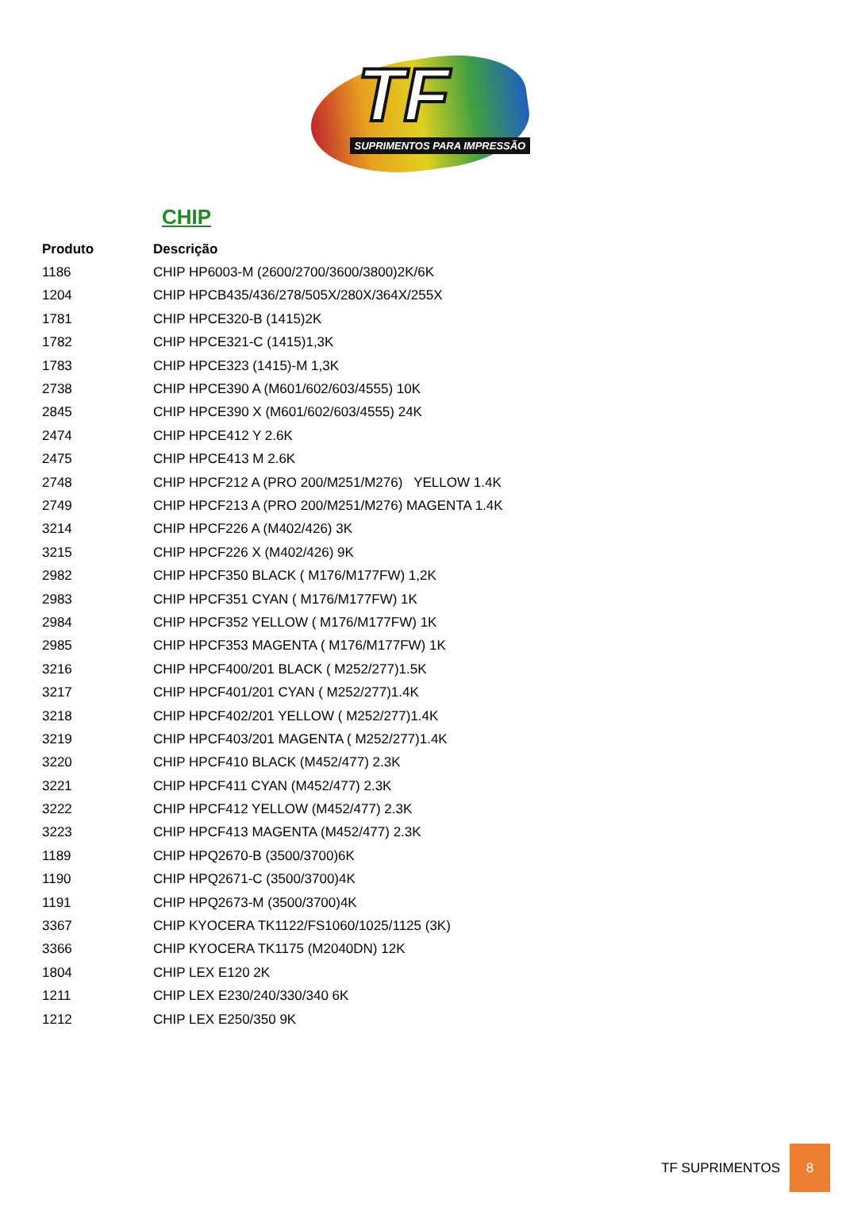TF
SUPRIMENTOS PARA IMPRESSÃO
CHIP
| Produto | Descrição |
| --- | --- |
| 1186 | CHIP HP6003-M (2600/2700/3600/3800)2K/6K |
| 1204 | CHIP HPCB435/436/278/505X/280X/364X/255X |
| 1781 | CHIP HPCE320-B (1415)2K |
| 1782 | CHIP HPCE321-C (1415)1,3K |
| 1783 | CHIP HPCE323 (1415)-M 1,3K |
| 2738 | CHIP HPCE390 A (M601/602/603/4555) 10K |
| 2845 | CHIP HPCE390 X (M601/602/603/4555) 24K |
| 2474 | CHIP HPCE412 Y 2.6K |
| 2475 | CHIP HPCE413 M 2.6K |
| 2748 | CHIP HPCF212 A (PRO 200/M251/M276) YELLOW 1.4K |
| 2749 | CHIP HPCF213 A (PRO 200/M251/M276) MAGENTA 1.4K |
| 3214 | CHIP HPCF226 A (M402/426) 3K |
| 3215 | CHIP HPCF226 X (M402/426) 9K |
| 2982 | CHIP HPCF350 BLACK ( M176/M177FW) 1,2K |
| 2983 | CHIP HPCF351 CYAN ( M176/M177FW) 1K |
| 2984 | CHIP HPCF352 YELLOW ( M176/M177FW) 1K |
| 2985 | CHIP HPCF353 MAGENTA ( M176/M177FW) 1K |
| 3216 | CHIP HPCF400/201 BLACK ( M252/277)1.5K |
| 3217 | CHIP HPCF401/201 CYAN ( M252/277)1.4K |
| 3218 | CHIP HPCF402/201 YELLOW ( M252/277)1.4K |
| 3219 | CHIP HPCF403/201 MAGENTA ( M252/277)1.4K |
| 3220 | CHIP HPCF410 BLACK (M452/477) 2.3K |
| 3221 | CHIP HPCF411 CYAN (M452/477) 2.3K |
| 3222 | CHIP HPCF412 YELLOW (M452/477) 2.3K |
| 3223 | CHIP HPCF413 MAGENTA (M452/477) 2.3K |
| 1189 | CHIP HPQ2670-B (3500/3700)6K |
| 1190 | CHIP HPQ2671-C (3500/3700)4K |
| 1191 | CHIP HPQ2673-M (3500/3700)4K |
| 3367 | CHIP KYOCERA TK1122/FS1060/1025/1125 (3K) |
| 3366 | CHIP KYOCERA TK1175 (M2040DN) 12K |
| 1804 | CHIP LEX E120 2K |
| 1211 | CHIP LEX E230/240/330/340 6K |
| 1212 | CHIP LEX E250/350 9K |
TF SUPRIMENTOS 8